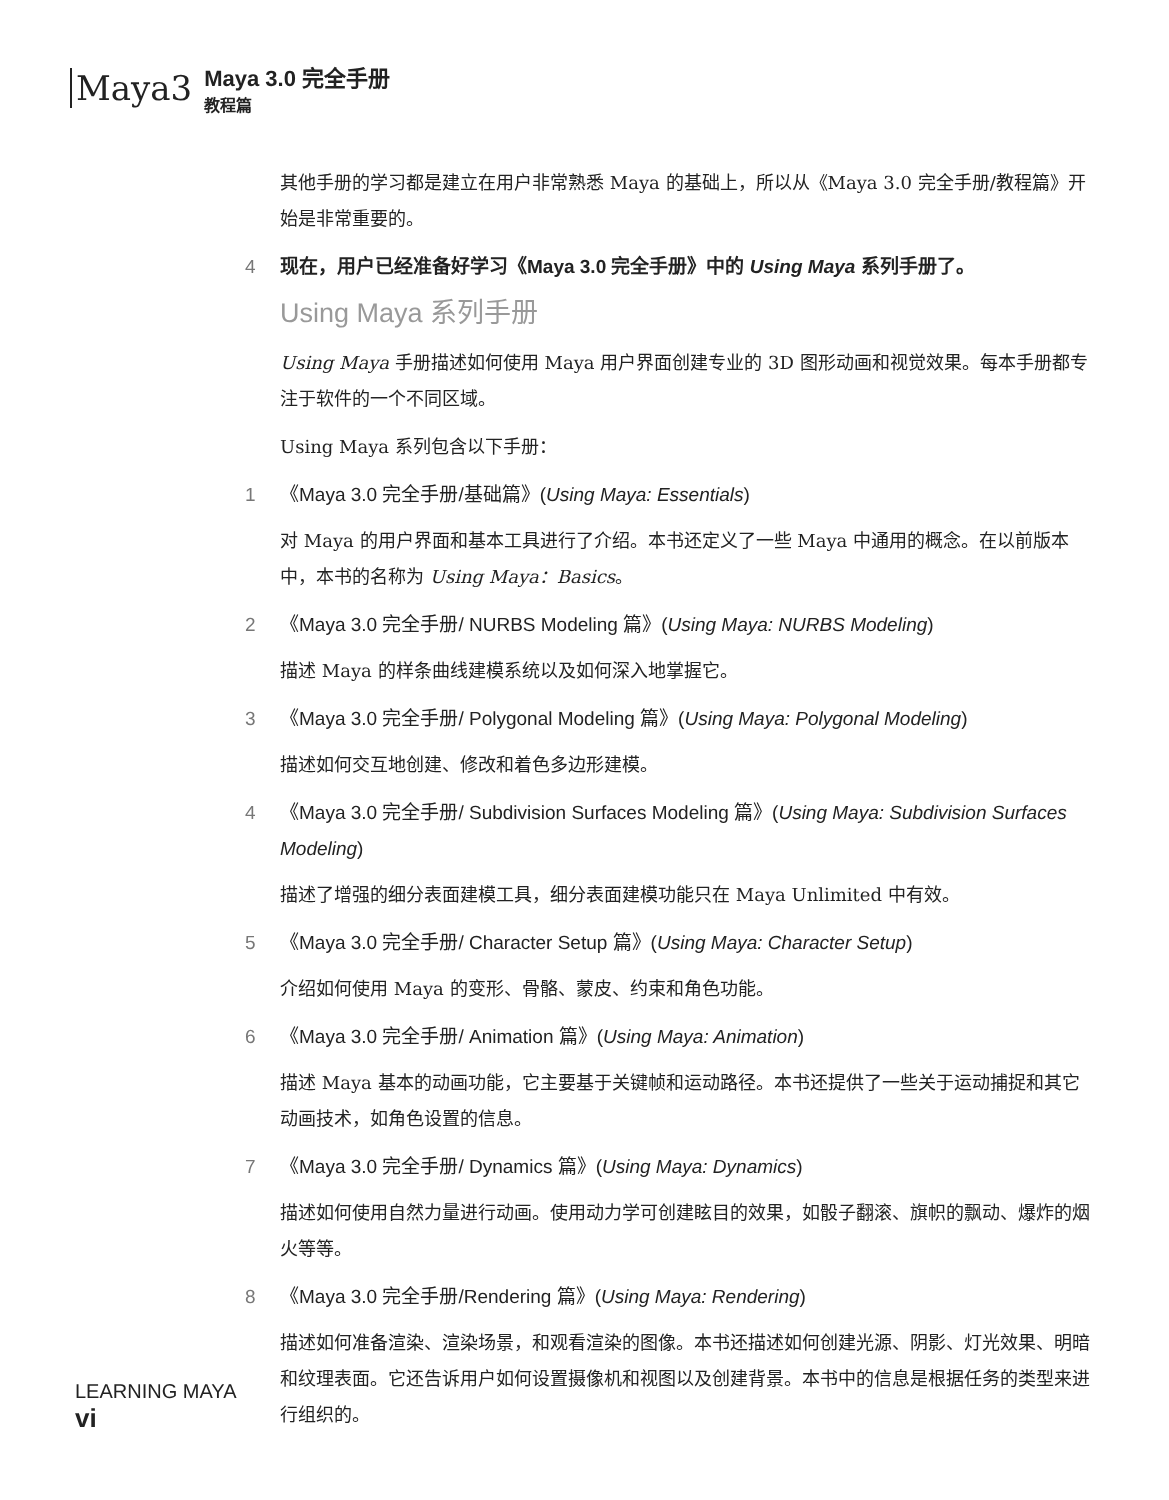Maya3
Maya 3.0 完全手册
教程篇
其他手册的学习都是建立在用户非常熟悉 Maya 的基础上，所以从《Maya 3.0 完全手册/教程篇》开始是非常重要的。
4 现在，用户已经准备好学习《Maya 3.0 完全手册》中的 Using Maya 系列手册了。
Using Maya 系列手册
Using Maya 手册描述如何使用 Maya 用户界面创建专业的 3D 图形动画和视觉效果。每本手册都专注于软件的一个不同区域。
Using Maya 系列包含以下手册：
1 《Maya 3.0 完全手册/基础篇》(Using Maya: Essentials)
对 Maya 的用户界面和基本工具进行了介绍。本书还定义了一些 Maya 中通用的概念。在以前版本中，本书的名称为 Using Maya：Basics。
2 《Maya 3.0 完全手册/ NURBS Modeling 篇》(Using Maya: NURBS Modeling)
描述 Maya 的样条曲线建模系统以及如何深入地掌握它。
3 《Maya 3.0 完全手册/ Polygonal Modeling 篇》(Using Maya: Polygonal Modeling)
描述如何交互地创建、修改和着色多边形建模。
4 《Maya 3.0 完全手册/ Subdivision Surfaces Modeling 篇》(Using Maya: Subdivision Surfaces Modeling)
描述了增强的细分表面建模工具，细分表面建模功能只在 Maya Unlimited 中有效。
5 《Maya 3.0 完全手册/ Character Setup 篇》(Using Maya: Character Setup)
介绍如何使用 Maya 的变形、骨骼、蒙皮、约束和角色功能。
6 《Maya 3.0 完全手册/ Animation 篇》(Using Maya: Animation)
描述 Maya 基本的动画功能，它主要基于关键帧和运动路径。本书还提供了一些关于运动捕捉和其它动画技术，如角色设置的信息。
7 《Maya 3.0 完全手册/ Dynamics 篇》(Using Maya: Dynamics)
描述如何使用自然力量进行动画。使用动力学可创建眩目的效果，如骰子翻滚、旗帜的飘动、爆炸的烟火等等。
8 《Maya 3.0 完全手册/Rendering 篇》(Using Maya: Rendering)
描述如何准备渲染、渲染场景，和观看渲染的图像。本书还描述如何创建光源、阴影、灯光效果、明暗和纹理表面。它还告诉用户如何设置摄像机和视图以及创建背景。本书中的信息是根据任务的类型来进行组织的。
LEARNING MAYA
vi